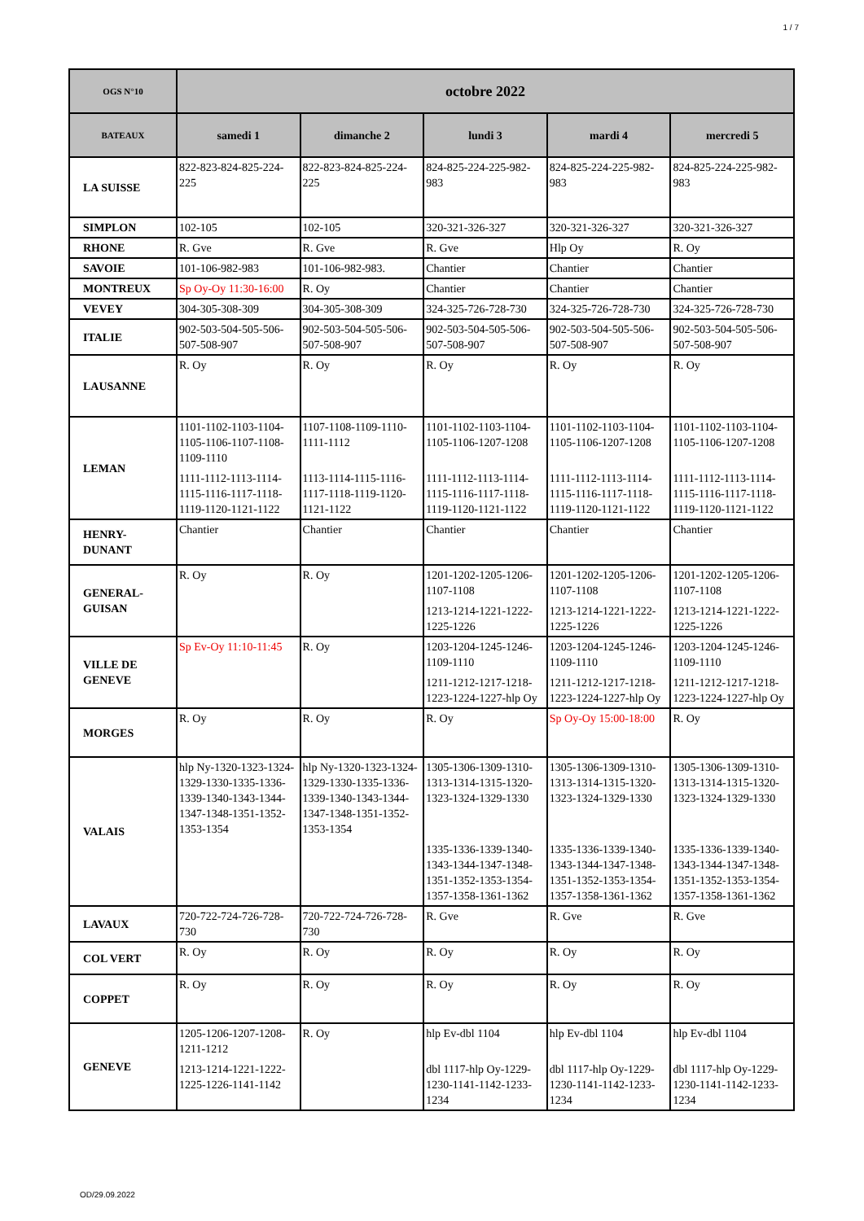1 / 7
| OGS N°10 | octobre 2022 | | | | |
| --- | --- | --- | --- | --- | --- |
| BATEAUX | samedi 1 | dimanche 2 | lundi 3 | mardi 4 | mercredi 5 |
| LA SUISSE | 822-823-824-825-224-225 | 822-823-824-825-224-225 | 824-825-224-225-982-983 | 824-825-224-225-982-983 | 824-825-224-225-982-983 |
| SIMPLON | 102-105 | 102-105 | 320-321-326-327 | 320-321-326-327 | 320-321-326-327 |
| RHONE | R. Gve | R. Gve | R. Gve | Hlp Oy | R. Oy |
| SAVOIE | 101-106-982-983 | 101-106-982-983. | Chantier | Chantier | Chantier |
| MONTREUX | Sp Oy-Oy 11:30-16:00 | R. Oy | Chantier | Chantier | Chantier |
| VEVEY | 304-305-308-309 | 304-305-308-309 | 324-325-726-728-730 | 324-325-726-728-730 | 324-325-726-728-730 |
| ITALIE | 902-503-504-505-506-507-508-907 | 902-503-504-505-506-507-508-907 | 902-503-504-505-506-507-508-907 | 902-503-504-505-506-507-508-907 | 902-503-504-505-506-507-508-907 |
| LAUSANNE | R. Oy | R. Oy | R. Oy | R. Oy | R. Oy |
| LEMAN | 1101-1102-1103-1104-1105-1106-1107-1108-1109-1110 1111-1112-1113-1114-1115-1116-1117-1118-1119-1120-1121-1122 | 1107-1108-1109-1110-1111-1112 1113-1114-1115-1116-1117-1118-1119-1120-1121-1122 | 1101-1102-1103-1104-1105-1106-1207-1208 1111-1112-1113-1114-1115-1116-1117-1118-1119-1120-1121-1122 | 1101-1102-1103-1104-1105-1106-1207-1208 1111-1112-1113-1114-1115-1116-1117-1118-1119-1120-1121-1122 | 1101-1102-1103-1104-1105-1106-1207-1208 1111-1112-1113-1114-1115-1116-1117-1118-1119-1120-1121-1122 |
| HENRY- DUNANT | Chantier | Chantier | Chantier | Chantier | Chantier |
| GENERAL- GUISAN | R. Oy | R. Oy | 1201-1202-1205-1206-1107-1108 1213-1214-1221-1222-1225-1226 | 1201-1202-1205-1206-1107-1108 1213-1214-1221-1222-1225-1226 | 1201-1202-1205-1206-1107-1108 1213-1214-1221-1222-1225-1226 |
| VILLE DE GENEVE | Sp Ev-Oy 11:10-11:45 | R. Oy | 1203-1204-1245-1246-1109-1110 1211-1212-1217-1218-1223-1224-1227-hlp Oy | 1203-1204-1245-1246-1109-1110 1211-1212-1217-1218-1223-1224-1227-hlp Oy | 1203-1204-1245-1246-1109-1110 1211-1212-1217-1218-1223-1224-1227-hlp Oy |
| MORGES | R. Oy | R. Oy | R. Oy | Sp Oy-Oy 15:00-18:00 | R. Oy |
| VALAIS | hlp Ny-1320-1323-1324-1329-1330-1335-1336-1339-1340-1343-1344-1347-1348-1351-1352-1353-1354 | hlp Ny-1320-1323-1324-1329-1330-1335-1336-1339-1340-1343-1344-1347-1348-1351-1352-1353-1354 | 1305-1306-1309-1310-1313-1314-1315-1320-1323-1324-1329-1330 1335-1336-1339-1340-1343-1344-1347-1348-1351-1352-1353-1354-1357-1358-1361-1362 | 1305-1306-1309-1310-1313-1314-1315-1320-1323-1324-1329-1330 1335-1336-1339-1340-1343-1344-1347-1348-1351-1352-1353-1354-1357-1358-1361-1362 | 1305-1306-1309-1310-1313-1314-1315-1320-1323-1324-1329-1330 1335-1336-1339-1340-1343-1344-1347-1348-1351-1352-1353-1354-1357-1358-1361-1362 |
| LAVAUX | 720-722-724-726-728-730 | 720-722-724-726-728-730 | R. Gve | R. Gve | R. Gve |
| COL VERT | R. Oy | R. Oy | R. Oy | R. Oy | R. Oy |
| COPPET | R. Oy | R. Oy | R. Oy | R. Oy | R. Oy |
| GENEVE | 1205-1206-1207-1208-1211-1212 1213-1214-1221-1222-1225-1226-1141-1142 | R. Oy | hlp Ev-dbl 1104 dbl 1117-hlp Oy-1229-1230-1141-1142-1233-1234 | hlp Ev-dbl 1104 dbl 1117-hlp Oy-1229-1230-1141-1142-1233-1234 | hlp Ev-dbl 1104 dbl 1117-hlp Oy-1229-1230-1141-1142-1233-1234 |
OD/29.09.2022